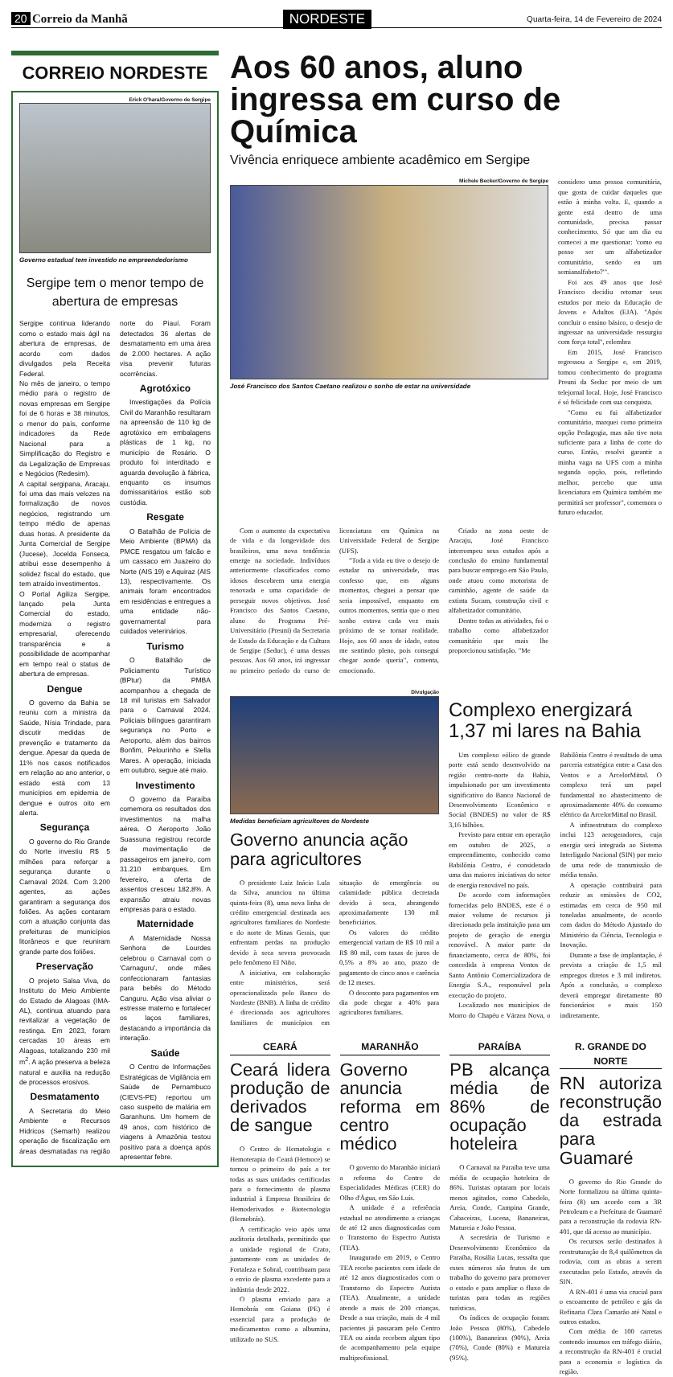20 Correio da Manhã NORDESTE Quarta-feira, 14 de Fevereiro de 2024
CORREIO NORDESTE
Erick O'hara/Governo de Sergipe
Governo estadual tem investido no empreendedorismo
Sergipe tem o menor tempo de abertura de empresas
Sergipe continua liderando como o estado mais ágil na abertura de empresas, de acordo com dados divulgados pela Receita Federal.
No mês de janeiro, o tempo médio para o registro de novas empresas em Sergipe foi de 6 horas e 38 minutos, o menor do país, conforme indicadores da Rede Nacional para a Simplificação do Registro e da Legalização de Empresas e Negócios (Redesim).
A capital sergipana, Aracaju, foi uma das mais velozes na formalização de novos negócios, registrando um tempo médio de apenas duas horas. A presidente da Junta Comercial de Sergipe (Jucese), Jocelda Fonseca, atribui esse desempenho à solidez fiscal do estado, que tem atraído investimentos.
O Portal Agiliza Sergipe, lançado pela Junta Comercial do estado, moderniza o registro empresarial, oferecendo transparência e a possibilidade de acompanhar em tempo real o status de abertura de empresas.
Dengue
O governo da Bahia se reuniu com a ministra da Saúde, Nísia Trindade, para discutir medidas de prevenção e tratamento da dengue. Apesar da queda de 11% nos casos notificados em relação ao ano anterior, o estado está com 13 municípios em epidemia de dengue e outros oito em alerta.
Segurança
O governo do Rio Grande do Norte investiu R$ 5 milhões para reforçar a segurança durante o Carnaval 2024. Com 3.200 agentes, as ações garantiram a segurança dos foliões. As ações contaram com a atuação conjunta das prefeituras de municípios litorâneos e que reuniram grande parte dos foliões.
Preservação
O projeto Salsa Viva, do Instituto do Meio Ambiente do Estado de Alagoas (IMA-AL), continua atuando para revitalizar a vegetação de restinga. Em 2023, foram cercadas 10 áreas em Alagoas, totalizando 230 mil m<sup>2</sup>. A ação preserva a beleza natural e auxilia na redução de processos erosivos.
Desmatamento
A Secretaria do Meio Ambiente e Recursos Hídricos (Semarh) realizou operação de fiscalização em áreas desmatadas na região norte do Piauí. Foram detectados 36 alertas de desmatamento em uma área de 2.000 hectares. A ação visa prevenir futuras ocorrências.
Agrotóxico
Investigações da Polícia Civil do Maranhão resultaram na apreensão de 110 kg de agrotóxico em embalagens plásticas de 1 kg, no município de Rosário. O produto foi interditado e aguarda devolução à fábrica, enquanto os insumos domissanitários estão sob custódia.
Resgate
O Batalhão de Polícia de Meio Ambiente (BPMA) da PMCE resgatou um falcão e um cassaco em Juazeiro do Norte (AIS 19) e Aquiraz (AIS 13), respectivamente. Os animais foram encontrados em residências e entregues a uma entidade não-governamental para cuidados veterinários.
Turismo
O Batalhão de Policiamento Turístico (BPtur) da PMBA acompanhou a chegada de 18 mil turistas em Salvador para o Carnaval 2024. Policiais bilíngues garantiram segurança no Porto e Aeroporto, além dos bairros Bonfim, Pelourinho e Stella Mares. A operação, iniciada em outubro, segue até maio.
Investimento
O governo da Paraíba comemora os resultados dos investimentos na malha aérea. O Aeroporto João Suassuna registrou recorde de movimentação de passageiros em janeiro, com 31.210 embarques. Em fevereiro, a oferta de assentos cresceu 182,8%. A expansão atraiu novas empresas para o estado.
Maternidade
A Maternidade Nossa Senhora de Lourdes celebrou o Carnaval com o 'Carnaguru', onde mães confeccionaram fantasias para bebês do Método Canguru. Ação visa aliviar o estresse materno e fortalecer os laços familiares, destacando a importância da interação.
Saúde
O Centro de Informações Estratégicas de Vigilância em Saúde de Pernambuco (CIEVS-PE) reportou um caso suspeito de malária em Garanhuns. Um homem de 49 anos, com histórico de viagens à Amazônia testou positivo para a doença após apresentar febre.
Aos 60 anos, aluno ingressa em curso de Química
Vivência enriquece ambiente acadêmico em Sergipe
Michele Becker/Governo de Sergipe
José Francisco dos Santos Caetano realizou o sonho de estar na universidade
considero uma pessoa comunitária, que gosta de cuidar daqueles que estão à minha volta. E, quando a gente está dentro de uma comunidade, precisa passar conhecimento. Só que um dia eu comecei a me questionar: 'como eu posso ser um alfabetizador comunitário, sendo eu um semianalfabeto?'".
Foi aos 49 anos que José Francisco decidiu retomar seus estudos por meio da Educação de Jovens e Adultos (EJA). "Após concluir o ensino básico, o desejo de ingressar na universidade ressurgiu com força total", relembra
Em 2015, José Francisco regressou a Sergipe e, em 2019, tomou conhecimento do programa Preuni da Seduc por meio de um telejornal local. Hoje, José Francisco é só felicidade com sua conquista.
"Como eu fui alfabetizador comunitário, marquei como primeira opção Pedagogia, mas não tive nota suficiente para a linha de corte do curso. Então, resolvi garantir a minha vaga na UFS com a minha segunda opção, pois, refletindo melhor, percebo que uma licenciatura em Química também me permitirá ser professor", comemora o futuro educador.
Com o aumento da expectativa de vida e da longevidade dos brasileiros, uma nova tendência emerge na sociedade. Indivíduos anteriormente classificados como idosos descobrem uma energia renovada e uma capacidade de perseguir novos objetivos. José Francisco dos Santos Caetano, aluno do Programa Pré-Universitário (Preuni) da Secretaria de Estado da Educação e da Cultura de Sergipe (Seduc), é uma dessas pessoas. Aos 60 anos, irá ingressar no primeiro período do curso de licenciatura em Química na Universidade Federal de Sergipe (UFS).
"Toda a vida eu tive o desejo de estudar na universidade, mas confesso que, em alguns momentos, cheguei a pensar que seria impossível, enquanto em outros momentos, sentia que o meu sonho estava cada vez mais próximo de se tornar realidade. Hoje, aos 60 anos de idade, estou me sentindo pleno, pois consegui chegar aonde queria", comenta, emocionado.
Criado na zona oeste de Aracaju, José Francisco interrompeu seus estudos após a conclusão do ensino fundamental para buscar emprego em São Paulo, onde atuou como motorista de caminhão, agente de saúde da extinta Sucam, construção civil e alfabetizador comunitário.
Dentre todas as atividades, foi o trabalho como alfabetizador comunitário que mais lhe proporcionou satisfação. "Me
Divulgação
Medidas beneficiam agricultores do Nordeste
Governo anuncia ação para agricultores
O presidente Luiz Inácio Lula da Silva, anunciou na última quinta-feira (8), uma nova linha de crédito emergencial destinada aos agricultores familiares do Nordeste e do norte de Minas Gerais, que enfrentam perdas na produção devido à seca severa provocada pelo fenômeno El Niño.
A iniciativa, em colaboração entre ministérios, será operacionalizada pelo Banco do Nordeste (BNB). A linha de crédito é direcionada aos agricultores familiares de municípios em situação de emergência ou calamidade pública decretada devido à seca, abrangendo aproximadamente 130 mil beneficiários.
Os valores do crédito emergencial variam de R$ 10 mil a R$ 80 mil, com taxas de juros de 0,5% a 8% ao ano, prazo de pagamento de cinco anos e carência de 12 meses.
O desconto para pagamentos em dia pode chegar a 40% para agricultores familiares.
Complexo energizará 1,37 mi lares na Bahia
Um complexo eólico de grande porte está sendo desenvolvido na região centro-norte da Bahia, impulsionado por um investimento significativo do Banco Nacional de Desenvolvimento Econômico e Social (BNDES) no valor de R$ 3,16 bilhões.
Previsto para entrar em operação em outubro de 2025, o empreendimento, conhecido como Babilônia Centro, é considerado uma das maiores iniciativas do setor de energia renovável no país.
De acordo com informações fornecidas pelo BNDES, este é o maior volume de recursos já direcionado pela instituição para um projeto de geração de energia renovável. A maior parte do financiamento, cerca de 80%, foi concedida à empresa Ventos de Santo Antônio Comercializadora de Energia S.A., responsável pela execução do projeto.
Localizado nos municípios de Morro do Chapéu e Várzea Nova, o Babilônia Centro é resultado de uma parceria estratégica entre a Casa dos Ventos e a ArcelorMittal. O complexo terá um papel fundamental no abastecimento de aproximadamente 40% do consumo elétrico da ArcelorMittal no Brasil.
A infraestrutura do complexo inclui 123 aerogeradores, cuja energia será integrada ao Sistema Interligado Nacional (SIN) por meio de uma rede de transmissão de média tensão.
A operação contribuirá para reduzir as emissões de CO2, estimadas em cerca de 950 mil toneladas anualmente, de acordo com dados do Método Ajustado do Ministério da Ciência, Tecnologia e Inovação.
Durante a fase de implantação, é prevista a criação de 1,5 mil empregos diretos e 3 mil indiretos. Após a conclusão, o complexo deverá empregar diretamente 80 funcionários e mais 150 indiretamente.
CEARÁ
Ceará lidera produção de derivados de sangue
O Centro de Hematologia e Hemoterapia do Ceará (Hemoce) se tornou o primeiro do país a ter todas as suas unidades certificadas para o fornecimento de plasma industrial à Empresa Brasileira de Hemoderivados e Biotecnologia (Hemobrás).
A certificação veio após uma auditoria detalhada, permitindo que a unidade regional de Crato, juntamente com as unidades de Fortaleza e Sobral, contribuam para o envio de plasma excedente para a indústria desde 2022.
O plasma enviado para a Hemobrás em Goiana (PE) é essencial para a produção de medicamentos como a albumina, utilizado no SUS.
MARANHÃO
Governo anuncia reforma em centro médico
O governo do Maranhão iniciará a reforma do Centro de Especialidades Médicas (CER) do Olho d'Água, em São Luís.
A unidade é a referência estadual no atendimento a crianças de até 12 anos diagnosticadas com o Transtorno do Espectro Autista (TEA).
Inaugurado em 2019, o Centro TEA recebe pacientes com idade de até 12 anos diagnosticados com o Transtorno do Espectro Autista (TEA). Atualmente, a unidade atende a mais de 200 crianças. Desde a sua criação, mais de 4 mil pacientes já passaram pelo Centro TEA ou ainda recebem algum tipo de acompanhamento pela equipe multiprofissional.
PARAÍBA
PB alcança média de 86% de ocupação hoteleira
O Carnaval na Paraíba teve uma média de ocupação hoteleira de 86%. Turistas optaram por locais menos agitados, como Cabedelo, Areia, Conde, Campina Grande, Cabaceiras, Lucena, Bananeiras, Matureia e João Pessoa.
A secretária de Turismo e Desenvolvimento Econômico da Paraíba, Rosália Lucas, ressalta que esses números são frutos de um trabalho do governo para promover o estado e para ampliar o fluxo de turistas para todas as regiões turísticas.
Os índices de ocupação foram: João Pessoa (80%), Cabedelo (100%), Bananeiras (90%), Areia (70%), Conde (80%) e Matureia (95%).
R. GRANDE DO NORTE
RN autoriza reconstrução da estrada para Guamaré
O governo do Rio Grande do Norte formalizou na última quinta-feira (8) um acordo com a 3R Petroleum e a Prefeitura de Guamaré para a reconstrução da rodovia RN-401, que dá acesso ao município.
Os recursos serão destinados à reestruturação de 8,4 quilômetros da rodovia, com as obras a serem executadas pelo Estado, através da SIN.
A RN-401 é uma via crucial para o escoamento de petróleo e gás da Refinaria Clara Camarão até Natal e outros estados.
Com média de 100 carretas contendo insumos em tráfego diário, a reconstrução da RN-401 é crucial para a economia e logística da região.